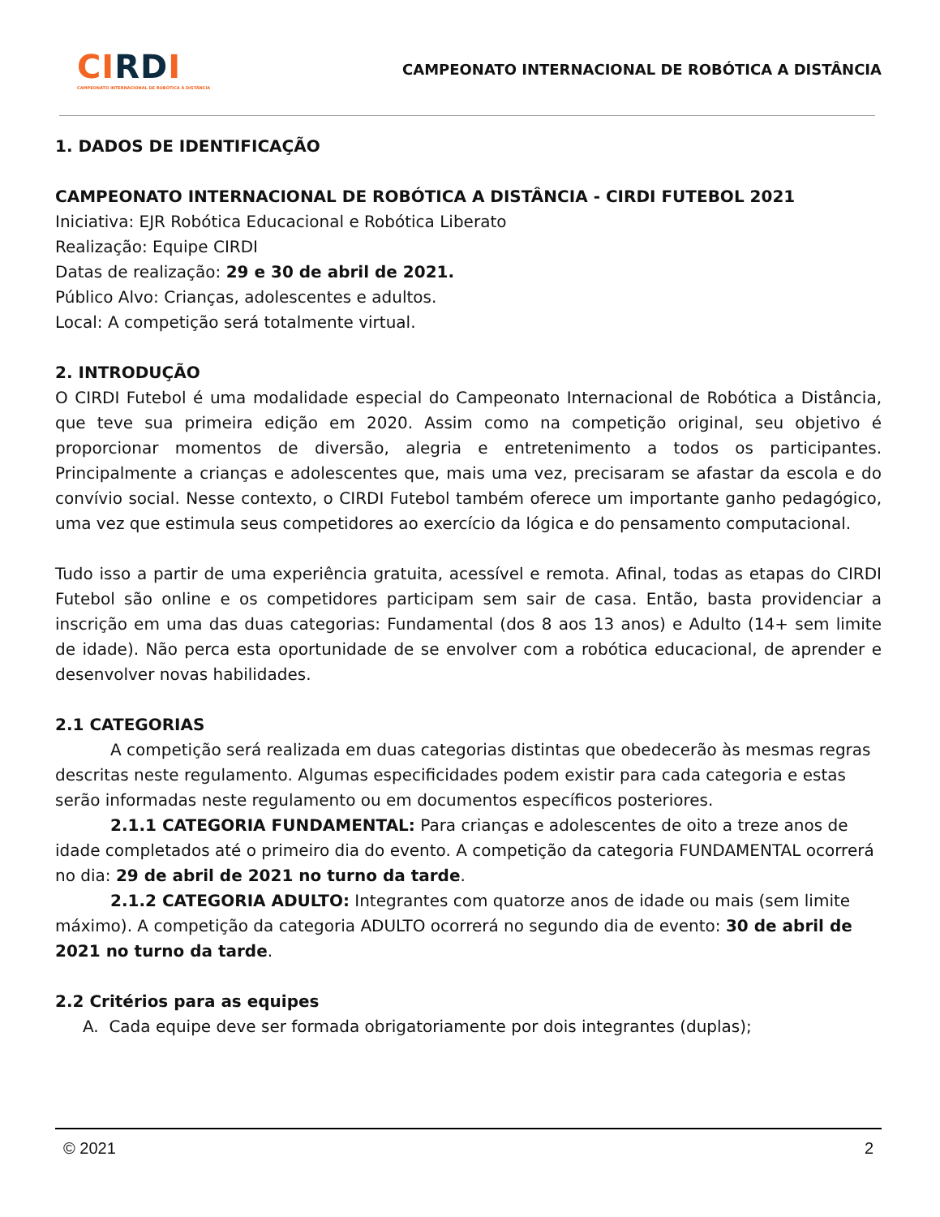CI RD I
CAMPEONATO INTERNACIONAL DE ROBÓTICA À DISTÂNCIA
CAMPEONATO INTERNACIONAL DE ROBÓTICA A DISTÂNCIA
1. DADOS DE IDENTIFICAÇÃO
CAMPEONATO INTERNACIONAL DE ROBÓTICA A DISTÂNCIA - CIRDI FUTEBOL 2021
Iniciativa: EJR Robótica Educacional e Robótica Liberato
Realização: Equipe CIRDI
Datas de realização: 29 e 30 de abril de 2021.
Público Alvo: Crianças, adolescentes e adultos.
Local: A competição será totalmente virtual.
2. INTRODUÇÃO
O CIRDI Futebol é uma modalidade especial do Campeonato Internacional de Robótica a Distância, que teve sua primeira edição em 2020. Assim como na competição original, seu objetivo é proporcionar momentos de diversão, alegria e entretenimento a todos os participantes. Principalmente a crianças e adolescentes que, mais uma vez, precisaram se afastar da escola e do convívio social. Nesse contexto, o CIRDI Futebol também oferece um importante ganho pedagógico, uma vez que estimula seus competidores ao exercício da lógica e do pensamento computacional.
Tudo isso a partir de uma experiência gratuita, acessível e remota. Afinal, todas as etapas do CIRDI Futebol são online e os competidores participam sem sair de casa. Então, basta providenciar a inscrição em uma das duas categorias: Fundamental (dos 8 aos 13 anos) e Adulto (14+ sem limite de idade). Não perca esta oportunidade de se envolver com a robótica educacional, de aprender e desenvolver novas habilidades.
2.1 CATEGORIAS
A competição será realizada em duas categorias distintas que obedecerão às mesmas regras descritas neste regulamento. Algumas especificidades podem existir para cada categoria e estas serão informadas neste regulamento ou em documentos específicos posteriores.
2.1.1 CATEGORIA FUNDAMENTAL: Para crianças e adolescentes de oito a treze anos de idade completados até o primeiro dia do evento. A competição da categoria FUNDAMENTAL ocorrerá no dia: 29 de abril de 2021 no turno da tarde.
2.1.2 CATEGORIA ADULTO: Integrantes com quatorze anos de idade ou mais (sem limite máximo). A competição da categoria ADULTO ocorrerá no segundo dia de evento: 30 de abril de 2021 no turno da tarde.
2.2 Critérios para as equipes
A. Cada equipe deve ser formada obrigatoriamente por dois integrantes (duplas);
© 2021 2